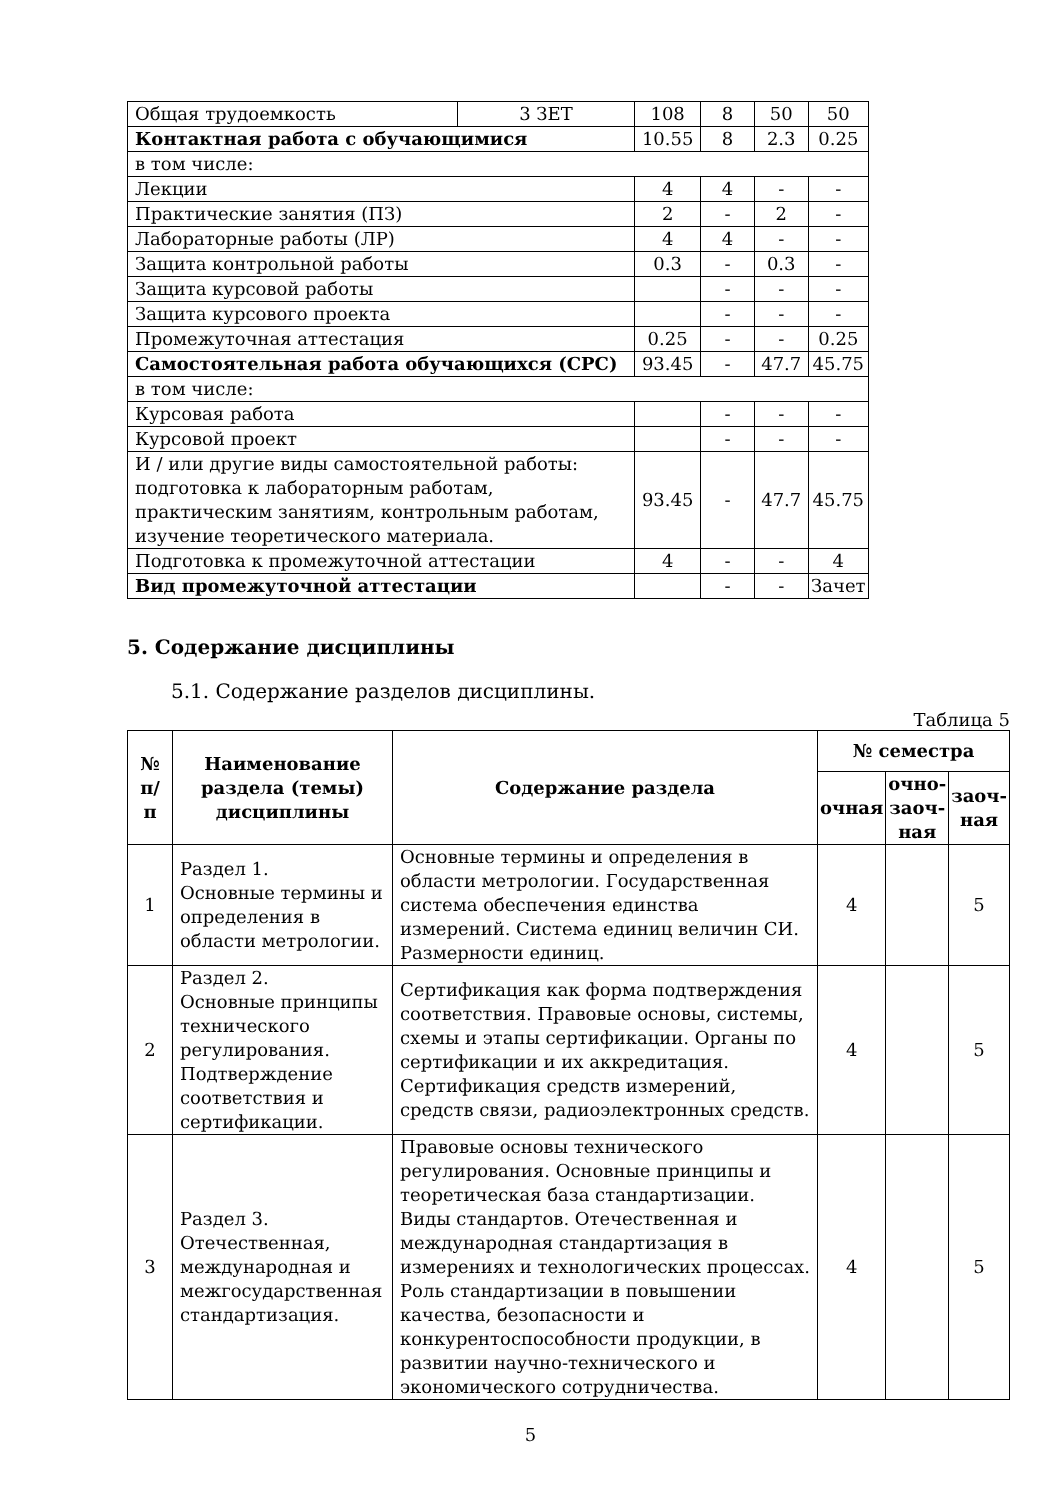| Общая трудоемкость | 3 ЗЕТ | 108 | 8 | 50 | 50 |
| Контактная работа с обучающимися | | 10.55 | 8 | 2.3 | 0.25 |
| в том числе: | | | | | |
| Лекции | | 4 | 4 | - | - |
| Практические занятия (ПЗ) | | 2 | - | 2 | - |
| Лабораторные работы (ЛР) | | 4 | 4 | - | - |
| Защита контрольной работы | | 0.3 | - | 0.3 | - |
| Защита курсовой работы | | | - | - | - |
| Защита курсового проекта | | | - | - | - |
| Промежуточная аттестация | | 0.25 | - | - | 0.25 |
| Самостоятельная работа обучающихся (СРС) | | 93.45 | - | 47.7 | 45.75 |
| в том числе: | | | | | |
| Курсовая работа | | | - | - | - |
| Курсовой проект | | | - | - | - |
| И / или другие виды самостоятельной работы: подготовка к лабораторным работам, практическим занятиям, контрольным работам, изучение теоретического материала. | | 93.45 | - | 47.7 | 45.75 |
| Подготовка к промежуточной аттестации | | 4 | - | - | 4 |
| Вид промежуточной аттестации | | | - | - | Зачет |
5. Содержание дисциплины
5.1. Содержание разделов дисциплины.
Таблица 5
| № п/п | Наименование раздела (темы) дисциплины | Содержание раздела | № семестра | | |
| --- | --- | --- | --- | --- | --- |
| | | | очная | очно-заоч-ная | заоч-ная |
| 1 | Раздел 1. Основные термины и определения в области метрологии. | Основные термины и определения в области метрологии. Государственная система обеспечения единства измерений. Система единиц величин СИ. Размерности единиц. | 4 | | 5 |
| 2 | Раздел 2. Основные принципы технического регулирования. Подтверждение соответствия и сертификации. | Сертификация как форма подтверждения соответствия. Правовые основы, системы, схемы и этапы сертификации. Органы по сертификации и их аккредитация. Сертификация средств измерений, средств связи, радиоэлектронных средств. | 4 | | 5 |
| 3 | Раздел 3. Отечественная, международная и межгосударственная стандартизация. | Правовые основы технического регулирования. Основные принципы и теоретическая база стандартизации. Виды стандартов. Отечественная и международная стандартизация в измерениях и технологических процессах. Роль стандартизации в повышении качества, безопасности и конкурентоспособности продукции, в развитии научно-технического и экономического сотрудничества. | 4 | | 5 |
5